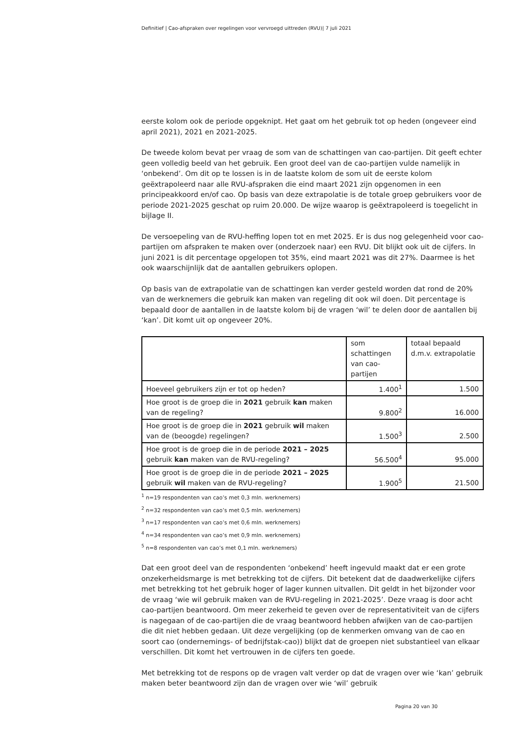Definitief | Cao-afspraken over regelingen voor vervroegd uittreden (RVU)| 7 juli 2021
eerste kolom ook de periode opgeknipt. Het gaat om het gebruik tot op heden (ongeveer eind april 2021), 2021 en 2021-2025.
De tweede kolom bevat per vraag de som van de schattingen van cao-partijen. Dit geeft echter geen volledig beeld van het gebruik. Een groot deel van de cao-partijen vulde namelijk in ‘onbekend’. Om dit op te lossen is in de laatste kolom de som uit de eerste kolom geëxtrapoleerd naar alle RVU-afspraken die eind maart 2021 zijn opgenomen in een principeakkoord en/of cao. Op basis van deze extrapolatie is de totale groep gebruikers voor de periode 2021-2025 geschat op ruim 20.000. De wijze waarop is geëxtrapoleerd is toegelicht in bijlage II.
De versoepeling van de RVU-heffing lopen tot en met 2025. Er is dus nog gelegenheid voor cao-partijen om afspraken te maken over (onderzoek naar) een RVU. Dit blijkt ook uit de cijfers. In juni 2021 is dit percentage opgelopen tot 35%, eind maart 2021 was dit 27%. Daarmee is het ook waarschijnlijk dat de aantallen gebruikers oplopen.
Op basis van de extrapolatie van de schattingen kan verder gesteld worden dat rond de 20% van de werknemers die gebruik kan maken van regeling dit ook wil doen. Dit percentage is bepaald door de aantallen in de laatste kolom bij de vragen ‘wil’ te delen door de aantallen bij ‘kan’. Dit komt uit op ongeveer 20%.
| | som schattingen van cao-partijen | totaal bepaald d.m.v. extrapolatie |
| Hoeveel gebruikers zijn er tot op heden? | 1.400<sup>1</sup> | 1.500 |
| Hoe groot is de groep die in 2021 gebruik kan maken van de regeling? | 9.800<sup>2</sup> | 16.000 |
| Hoe groot is de groep die in 2021 gebruik wil maken van de (beoogde) regelingen? | 1.500<sup>3</sup> | 2.500 |
| Hoe groot is de groep die in de periode 2021 – 2025 gebruik kan maken van de RVU-regeling? | 56.500<sup>4</sup> | 95.000 |
| Hoe groot is de groep die in de periode 2021 – 2025 gebruik wil maken van de RVU-regeling? | 1.900<sup>5</sup> | 21.500 |
<sup>1</sup> n=19 respondenten van cao’s met 0,3 mln. werknemers)
<sup>2</sup> n=32 respondenten van cao’s met 0,5 mln. werknemers)
<sup>3</sup> n=17 respondenten van cao’s met 0,6 mln. werknemers)
<sup>4</sup> n=34 respondenten van cao’s met 0,9 mln. werknemers)
<sup>5</sup> n=8 respondenten van cao’s met 0,1 mln. werknemers)
Dat een groot deel van de respondenten ‘onbekend’ heeft ingevuld maakt dat er een grote onzekerheidsmarge is met betrekking tot de cijfers. Dit betekent dat de daadwerkelijke cijfers met betrekking tot het gebruik hoger of lager kunnen uitvallen. Dit geldt in het bijzonder voor de vraag ‘wie wil gebruik maken van de RVU-regeling in 2021-2025’. Deze vraag is door acht cao-partijen beantwoord. Om meer zekerheid te geven over de representativiteit van de cijfers is nagegaan of de cao-partijen die de vraag beantwoord hebben afwijken van de cao-partijen die dit niet hebben gedaan. Uit deze vergelijking (op de kenmerken omvang van de cao en soort cao (ondernemings- of bedrijfstak-cao)) blijkt dat de groepen niet substantieel van elkaar verschillen. Dit komt het vertrouwen in de cijfers ten goede.
Met betrekking tot de respons op de vragen valt verder op dat de vragen over wie ‘kan’ gebruik maken beter beantwoord zijn dan de vragen over wie ‘wil’ gebruik
Pagina 20 van 30